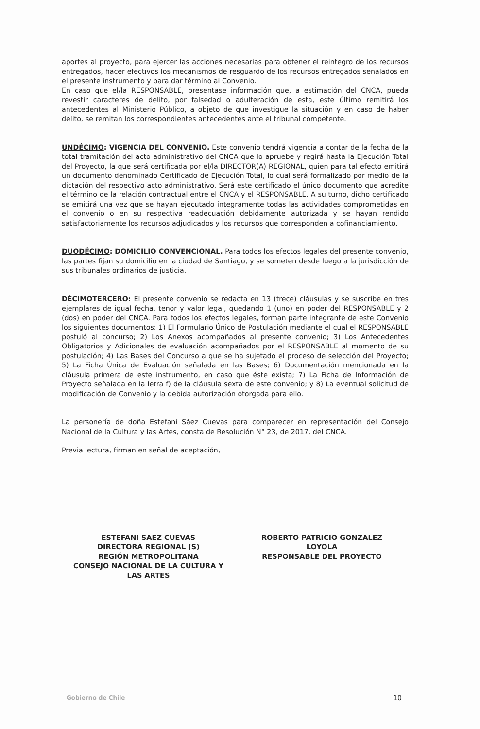aportes al proyecto, para ejercer las acciones necesarias para obtener el reintegro de los recursos entregados, hacer efectivos los mecanismos de resguardo de los recursos entregados señalados en el presente instrumento y para dar término al Convenio.
En caso que el/la RESPONSABLE, presentase información que, a estimación del CNCA, pueda revestir caracteres de delito, por falsedad o adulteración de esta, este último remitirá los antecedentes al Ministerio Público, a objeto de que investigue la situación y en caso de haber delito, se remitan los correspondientes antecedentes ante el tribunal competente.
UNDÉCIMO: VIGENCIA DEL CONVENIO. Este convenio tendrá vigencia a contar de la fecha de la total tramitación del acto administrativo del CNCA que lo apruebe y regirá hasta la Ejecución Total del Proyecto, la que será certificada por el/la DIRECTOR(A) REGIONAL, quien para tal efecto emitirá un documento denominado Certificado de Ejecución Total, lo cual será formalizado por medio de la dictación del respectivo acto administrativo. Será este certificado el único documento que acredite el término de la relación contractual entre el CNCA y el RESPONSABLE. A su turno, dicho certificado se emitirá una vez que se hayan ejecutado íntegramente todas las actividades comprometidas en el convenio o en su respectiva readecuación debidamente autorizada y se hayan rendido satisfactoriamente los recursos adjudicados y los recursos que corresponden a cofinanciamiento.
DUODÉCIMO: DOMICILIO CONVENCIONAL. Para todos los efectos legales del presente convenio, las partes fijan su domicilio en la ciudad de Santiago, y se someten desde luego a la jurisdicción de sus tribunales ordinarios de justicia.
DÉCIMOTERCERO: El presente convenio se redacta en 13 (trece) cláusulas y se suscribe en tres ejemplares de igual fecha, tenor y valor legal, quedando 1 (uno) en poder del RESPONSABLE y 2 (dos) en poder del CNCA. Para todos los efectos legales, forman parte integrante de este Convenio los siguientes documentos: 1) El Formulario Único de Postulación mediante el cual el RESPONSABLE postuló al concurso; 2) Los Anexos acompañados al presente convenio; 3) Los Antecedentes Obligatorios y Adicionales de evaluación acompañados por el RESPONSABLE al momento de su postulación; 4) Las Bases del Concurso a que se ha sujetado el proceso de selección del Proyecto; 5) La Ficha Única de Evaluación señalada en las Bases; 6) Documentación mencionada en la cláusula primera de este instrumento, en caso que éste exista; 7) La Ficha de Información de Proyecto señalada en la letra f) de la cláusula sexta de este convenio; y 8) La eventual solicitud de modificación de Convenio y la debida autorización otorgada para ello.
La personería de doña Estefani Sáez Cuevas para comparecer en representación del Consejo Nacional de la Cultura y las Artes, consta de Resolución N° 23, de 2017, del CNCA.
Previa lectura, firman en señal de aceptación,
ESTEFANI SAEZ CUEVAS
DIRECTORA REGIONAL (S)
REGIÓN METROPOLITANA
CONSEJO NACIONAL DE LA CULTURA Y
LAS ARTES
ROBERTO PATRICIO GONZALEZ
LOYOLA
RESPONSABLE DEL PROYECTO
Gobierno de Chile 10